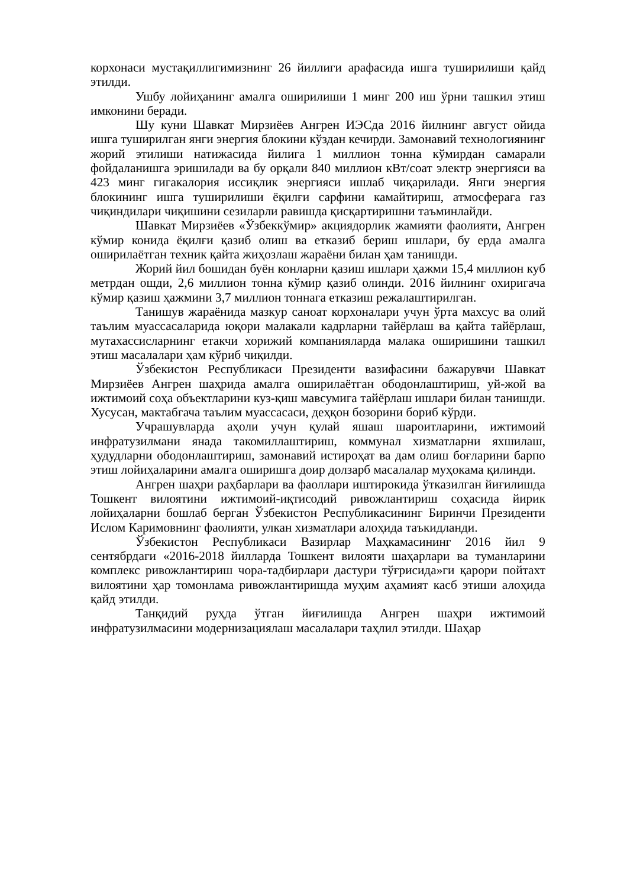корхонаси мустақиллигимизнинг 26 йиллиги арафасида ишга туширилиши қайд этилди.
Ушбу лойиҳанинг амалга оширилиши 1 минг 200 иш ўрни ташкил этиш имконини беради.
Шу куни Шавкат Мирзиёев Ангрен ИЭСда 2016 йилнинг август ойида ишга туширилган янги энергия блокини кўздан кечирди. Замонавий технологиянинг жорий этилиши натижасида йилига 1 миллион тонна кўмирдан самарали фойдаланишга эришилади ва бу орқали 840 миллион кВт/соат электр энергияси ва 423 минг гигакалория иссиқлик энергияси ишлаб чиқарилади. Янги энергия блокининг ишга туширилиши ёқилғи сарфини камайтириш, атмосферага газ чиқиндилари чиқишини сезиларли равишда қисқартиришни таъминлайди.
Шавкат Мирзиёев «Ўзбеккўмир» акциядорлик жамияти фаолияти, Ангрен кўмир конида ёқилғи қазиб олиш ва етказиб бериш ишлари, бу ерда амалга оширилаётган техник қайта жиҳозлаш жараёни билан ҳам танишди.
Жорий йил бошидан буён конларни қазиш ишлари ҳажми 15,4 миллион куб метрдан ошди, 2,6 миллион тонна кўмир қазиб олинди. 2016 йилнинг охиригача кўмир қазиш ҳажмини 3,7 миллион тоннага етказиш режалаштирилган.
Танишув жараёнида мазкур саноат корхоналари учун ўрта махсус ва олий таълим муассасаларида юқори малакали кадрларни тайёрлаш ва қайта тайёрлаш, мутахассисларнинг етакчи хорижий компанияларда малака оширишини ташкил этиш масалалари ҳам кўриб чиқилди.
Ўзбекистон Республикаси Президенти вазифасини бажарувчи Шавкат Мирзиёев Ангрен шаҳрида амалга оширилаётган ободонлаштириш, уй-жой ва ижтимоий соҳа объектларини куз-қиш мавсумига тайёрлаш ишлари билан танишди. Хусусан, мактабгача таълим муассасаси, деҳқон бозорини бориб кўрди.
Учрашувларда аҳоли учун қулай яшаш шароитларини, ижтимоий инфратузилмани янада такомиллаштириш, коммунал хизматларни яхшилаш, ҳудудларни ободонлаштириш, замонавий истироҳат ва дам олиш боғларини барпо этиш лойиҳаларини амалга оширишга доир долзарб масалалар муҳокама қилинди.
Ангрен шаҳри раҳбарлари ва фаоллари иштирокида ўтказилган йиғилишда Тошкент вилоятини ижтимоий-иқтисодий ривожлантириш соҳасида йирик лойиҳаларни бошлаб берган Ўзбекистон Республикасининг Биринчи Президенти Ислом Каримовнинг фаолияти, улкан хизматлари алоҳида таъкидланди.
Ўзбекистон Республикаси Вазирлар Маҳкамасининг 2016 йил 9 сентябрдаги «2016-2018 йилларда Тошкент вилояти шаҳарлари ва туманларини комплекс ривожлантириш чора-тадбирлари дастури тўғрисида»ги қарори пойтахт вилоятини ҳар томонлама ривожлантиришда муҳим аҳамият касб этиши алоҳида қайд этилди.
Танқидий руҳда ўтган йиғилишда Ангрен шаҳри ижтимоий инфратузилмасини модернизациялаш масалалари таҳлил этилди. Шаҳар